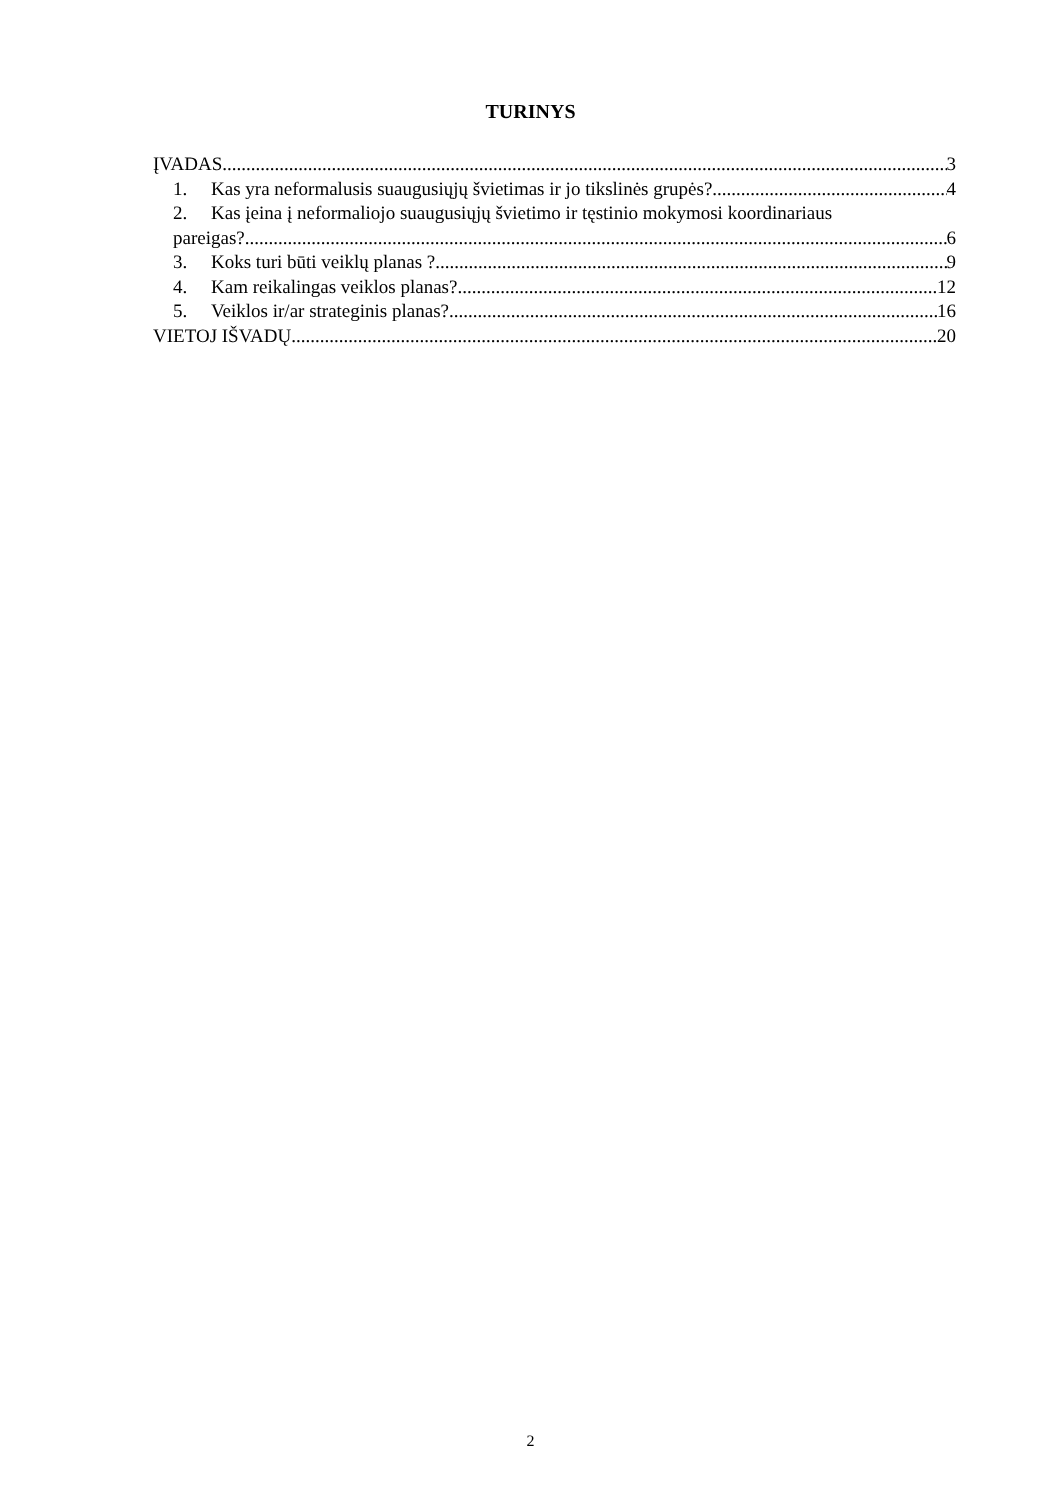TURINYS
ĮVADAS 3
1. Kas yra neformalusis suaugusiųjų švietimas ir jo tikslinės grupės? 4
2. Kas įeina į neformaliojo suaugusiųjų švietimo ir tęstinio mokymosi koordinariaus
pareigas? 6
3. Koks turi būti veiklų planas ? 9
4. Kam reikalingas veiklos planas? 12
5. Veiklos ir/ar strateginis planas? 16
VIETOJ IŠVADŲ 20
2